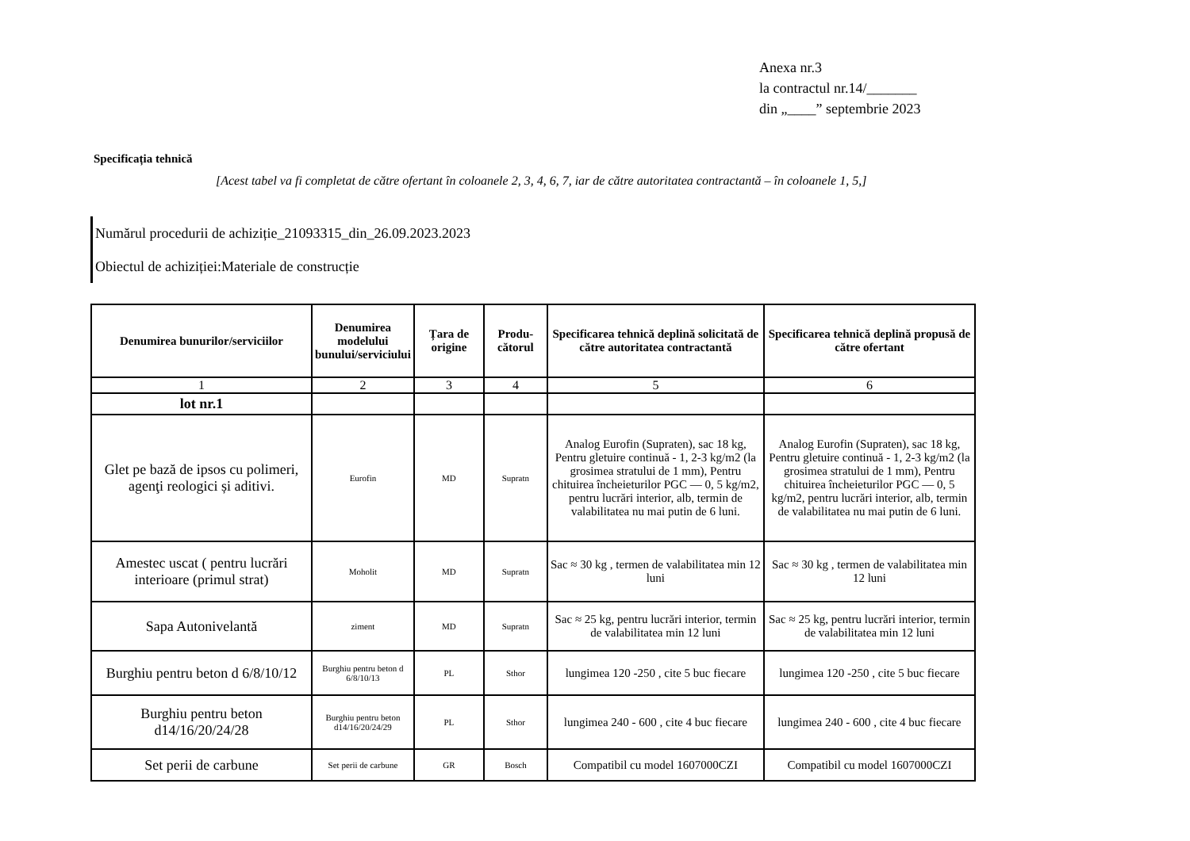Anexa nr.3
la contractul nr.14/_______
din „____” septembrie 2023
Specificația tehnică
[Acest tabel va fi completat de către ofertant în coloanele 2, 3, 4, 6, 7, iar de către autoritatea contractantă – în coloanele 1, 5,]
Numărul procedurii de achiziție_21093315_din_26.09.2023.2023
Obiectul de achiziției:Materiale de construcție
| Denumirea bunurilor/serviciilor | Denumirea modelului bunului/serviciului | Țara de origine | Produ-cătorul | Specificarea tehnică deplină solicitată de către autoritatea contractantă | Specificarea tehnică deplină propusă de către ofertant |
| --- | --- | --- | --- | --- | --- |
| 1 | 2 | 3 | 4 | 5 | 6 |
| lot nr.1 | | | | | |
| Glet pe bază de ipsos cu polimeri, agenţi reologici și aditivi. | Eurofin | MD | Supratn | Analog Eurofin (Supraten), sac 18 kg, Pentru gletuire continuă - 1, 2-3 kg/m2 (la grosimea stratului de 1 mm), Pentru chituirea încheieturilor PGC — 0, 5 kg/m2, pentru lucrări interior, alb, termin de valabilitatea nu mai putin de 6 luni. | Analog Eurofin (Supraten), sac 18 kg, Pentru gletuire continuă - 1, 2-3 kg/m2 (la grosimea stratului de 1 mm), Pentru chituirea încheieturilor PGC — 0, 5 kg/m2, pentru lucrări interior, alb, termin de valabilitatea nu mai putin de 6 luni. |
| Amestec uscat ( pentru lucrări interioare (primul strat) | Moholit | MD | Supratn | Sac ≈ 30 kg , termen de valabilitatea min 12 luni | Sac ≈ 30 kg , termen de valabilitatea min 12 luni |
| Sapa Autonivelantă | ziment | MD | Supratn | Sac ≈ 25 kg, pentru lucrări interior, termin de valabilitatea min 12 luni | Sac ≈ 25 kg, pentru lucrări interior, termin de valabilitatea min 12 luni |
| Burghiu pentru beton d 6/8/10/12 | Burghiu pentru beton d 6/8/10/13 | PL | Sthor | lungimea 120 -250 , cite 5 buc fiecare | lungimea 120 -250 , cite 5 buc fiecare |
| Burghiu pentru beton d14/16/20/24/28 | Burghiu pentru beton d14/16/20/24/29 | PL | Sthor | lungimea 240 - 600 , cite 4 buc fiecare | lungimea 240 - 600 , cite 4 buc fiecare |
| Set perii de carbune | Set perii de carbune | GR | Bosch | Compatibil cu model 1607000CZI | Compatibil cu model 1607000CZI |